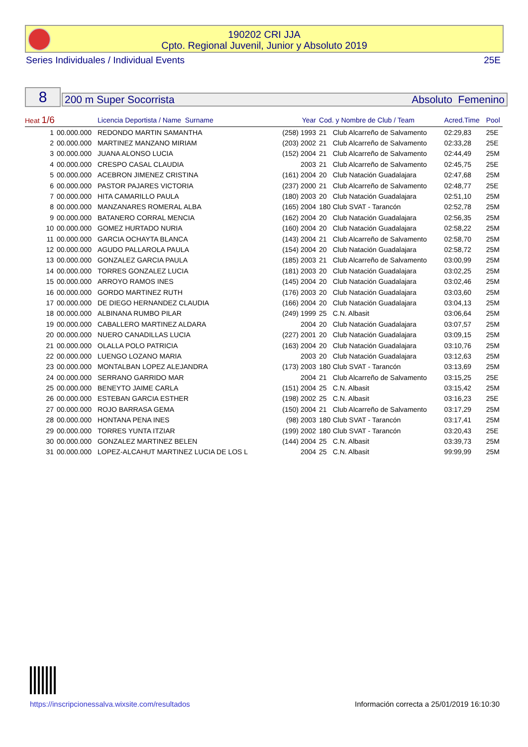190202 CRI JJA
Cpto. Regional Juvenil, Junior y Absoluto 2019
Series Individuales / Individual Events 25E
8 200 m Super Socorrista Absoluto Femenino
| Heat 1/6 | | Licencia Deportista / Name Surname | Year | Cod. y Nombre de Club / Team | | Acred.Time | Pool |
| --- | --- | --- | --- | --- | --- | --- | --- |
| 1 | 00.000.000 | REDONDO MARTIN SAMANTHA | (258) 1993 | 21 | Club Alcarreño de Salvamento | 02:29,83 | 25E |
| 2 | 00.000.000 | MARTINEZ MANZANO MIRIAM | (203) 2002 | 21 | Club Alcarreño de Salvamento | 02:33,28 | 25E |
| 3 | 00.000.000 | JUANA ALONSO LUCIA | (152) 2004 | 21 | Club Alcarreño de Salvamento | 02:44,49 | 25M |
| 4 | 00.000.000 | CRESPO CASAL CLAUDIA | 2003 | 21 | Club Alcarreño de Salvamento | 02:45,75 | 25E |
| 5 | 00.000.000 | ACEBRON JIMENEZ CRISTINA | (161) 2004 | 20 | Club Natación Guadalajara | 02:47,68 | 25M |
| 6 | 00.000.000 | PASTOR PAJARES VICTORIA | (237) 2000 | 21 | Club Alcarreño de Salvamento | 02:48,77 | 25E |
| 7 | 00.000.000 | HITA CAMARILLO PAULA | (180) 2003 | 20 | Club Natación Guadalajara | 02:51,10 | 25M |
| 8 | 00.000.000 | MANZANARES ROMERAL ALBA | (165) 2004 | 180 | Club SVAT - Tarancón | 02:52,78 | 25M |
| 9 | 00.000.000 | BATANERO CORRAL MENCIA | (162) 2004 | 20 | Club Natación Guadalajara | 02:56,35 | 25M |
| 10 | 00.000.000 | GOMEZ HURTADO NURIA | (160) 2004 | 20 | Club Natación Guadalajara | 02:58,22 | 25M |
| 11 | 00.000.000 | GARCIA OCHAYTA BLANCA | (143) 2004 | 21 | Club Alcarreño de Salvamento | 02:58,70 | 25M |
| 12 | 00.000.000 | AGUDO PALLAROLA PAULA | (154) 2004 | 20 | Club Natación Guadalajara | 02:58,72 | 25M |
| 13 | 00.000.000 | GONZALEZ GARCIA PAULA | (185) 2003 | 21 | Club Alcarreño de Salvamento | 03:00,99 | 25M |
| 14 | 00.000.000 | TORRES GONZALEZ LUCIA | (181) 2003 | 20 | Club Natación Guadalajara | 03:02,25 | 25M |
| 15 | 00.000.000 | ARROYO RAMOS INES | (145) 2004 | 20 | Club Natación Guadalajara | 03:02,46 | 25M |
| 16 | 00.000.000 | GORDO MARTINEZ RUTH | (176) 2003 | 20 | Club Natación Guadalajara | 03:03,60 | 25M |
| 17 | 00.000.000 | DE DIEGO HERNANDEZ CLAUDIA | (166) 2004 | 20 | Club Natación Guadalajara | 03:04,13 | 25M |
| 18 | 00.000.000 | ALBINANA RUMBO PILAR | (249) 1999 | 25 | C.N. Albasit | 03:06,64 | 25M |
| 19 | 00.000.000 | CABALLERO MARTINEZ ALDARA | 2004 | 20 | Club Natación Guadalajara | 03:07,57 | 25M |
| 20 | 00.000.000 | NUERO CANADILLAS LUCIA | (227) 2001 | 20 | Club Natación Guadalajara | 03:09,15 | 25M |
| 21 | 00.000.000 | OLALLA POLO PATRICIA | (163) 2004 | 20 | Club Natación Guadalajara | 03:10,76 | 25M |
| 22 | 00.000.000 | LUENGO LOZANO MARIA | 2003 | 20 | Club Natación Guadalajara | 03:12,63 | 25M |
| 23 | 00.000.000 | MONTALBAN LOPEZ ALEJANDRA | (173) 2003 | 180 | Club SVAT - Tarancón | 03:13,69 | 25M |
| 24 | 00.000.000 | SERRANO GARRIDO MAR | 2004 | 21 | Club Alcarreño de Salvamento | 03:15,25 | 25E |
| 25 | 00.000.000 | BENEYTO JAIME CARLA | (151) 2004 | 25 | C.N. Albasit | 03:15,42 | 25M |
| 26 | 00.000.000 | ESTEBAN GARCIA ESTHER | (198) 2002 | 25 | C.N. Albasit | 03:16,23 | 25E |
| 27 | 00.000.000 | ROJO BARRASA GEMA | (150) 2004 | 21 | Club Alcarreño de Salvamento | 03:17,29 | 25M |
| 28 | 00.000.000 | HONTANA PENA INES | (98) 2003 | 180 | Club SVAT - Tarancón | 03:17,41 | 25M |
| 29 | 00.000.000 | TORRES YUNTA ITZIAR | (199) 2002 | 180 | Club SVAT - Tarancón | 03:20,43 | 25E |
| 30 | 00.000.000 | GONZALEZ MARTINEZ BELEN | (144) 2004 | 25 | C.N. Albasit | 03:39,73 | 25M |
| 31 | 00.000.000 | LOPEZ-ALCAHUT MARTINEZ LUCIA DE LOS L | 2004 | 25 | C.N. Albasit | 99:99,99 | 25M |
https://inscripcionessalva.wixsite.com/resultados
Información correcta a 25/01/2019 16:10:30